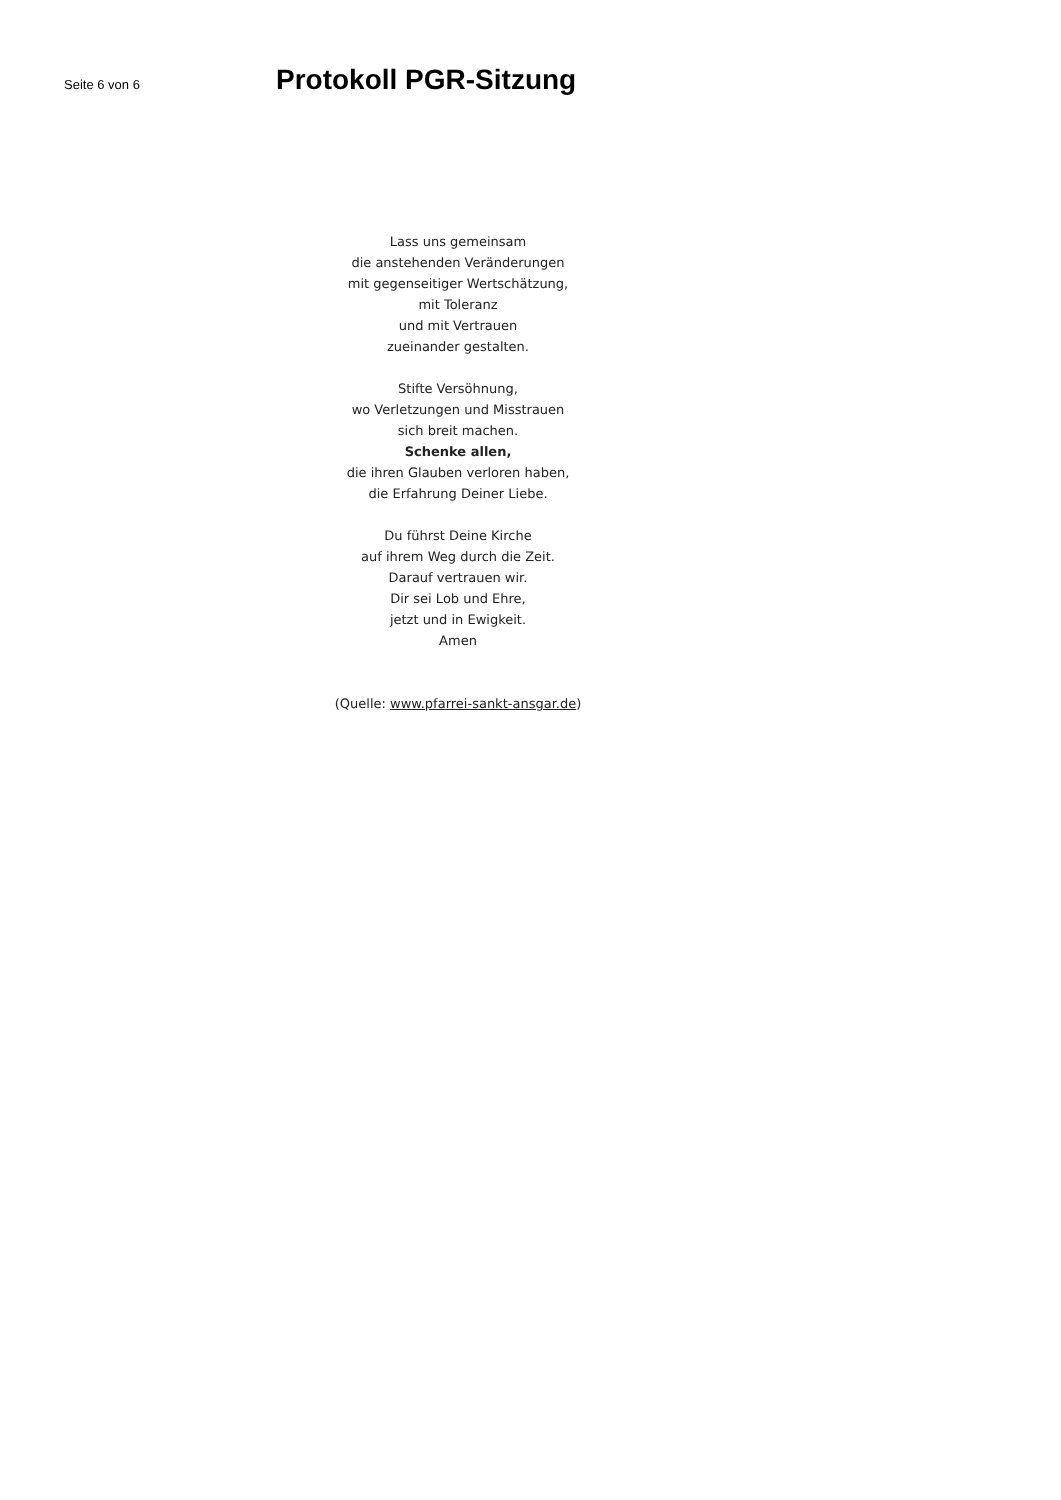Seite 6 von 6
Protokoll PGR-Sitzung
Lass uns gemeinsam
die anstehenden Veränderungen
mit gegenseitiger Wertschätzung,
mit Toleranz
und mit Vertrauen
zueinander gestalten.
Stifte Versöhnung,
wo Verletzungen und Misstrauen
sich breit machen.
Schenke allen,
die ihren Glauben verloren haben,
die Erfahrung Deiner Liebe.
Du führst Deine Kirche
auf ihrem Weg durch die Zeit.
Darauf vertrauen wir.
Dir sei Lob und Ehre,
jetzt und in Ewigkeit.
Amen
(Quelle: www.pfarrei-sankt-ansgar.de)